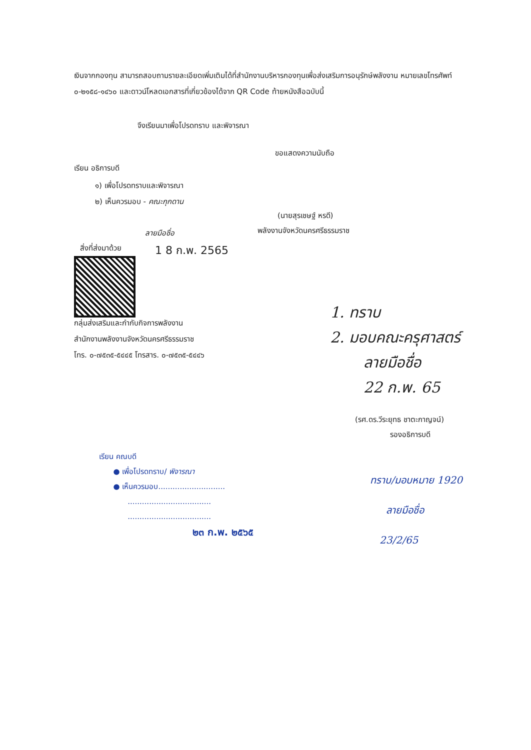เงินจากกองทุน สามารถสอบถามรายละเอียดเพิ่มเติมได้ที่สำนักงานบริหารกองทุนเพื่อส่งเสริมการอนุรักษ์พลังงาน หมายเลขโทรศัพท์ ๐-๒๑๕๘-๑๔๖๐ และดาวน์โหลดเอกสารที่เกี่ยวข้องได้จาก QR Code ท้ายหนังสือฉบับนี้
จึงเรียนมาเพื่อโปรดทราบ และพิจารณา
ขอแสดงความนับถือ
เรียน อธิการบดี
๑) เพื่อโปรดทราบและพิจารณา
๒) เห็นควรมอบ - คณะกุกดาน
(นายสุรเชษฐ์ หรดี)
พลังงานจังหวัดนครศรีธรรมราช
ลายมือชื่อ
สิ่งที่ส่งมาด้วย 1 8 ก.พ. 2565
กลุ่มส่งเสริมและกำกับกิจการพลังงาน
สำนักงานพลังงานจังหวัดนครศรีธรรมราช
โทร. ๐-๗๕๓๕-๕๔๔๕ โทรสาร. ๐-๗๕๓๕-๕๔๔๖
1. ทราบ
2. มอบคณะครุศาสตร์
ลายมือชื่อ
22 ก.พ. 65
(รศ.ดร.วีระยุทธ ชาตะกาญจน์)
รองอธิการบดี
เรียน คณบดี
● เพื่อโปรดทราบ/ พิจารณา
● เห็นควรมอบ............................
...................................
...................................
๒๓ ก.พ. ๒๕๖๕
ทราบ/มอบหมาย 1920
ลายมือชื่อ
23/2/65